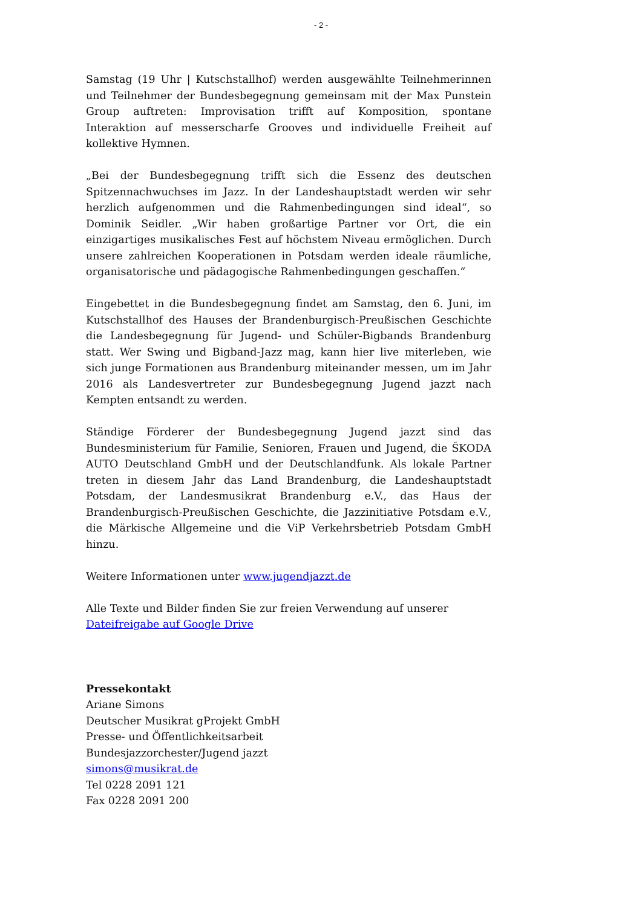- 2 -
Samstag (19 Uhr | Kutschstallhof) werden ausgewählte Teilnehmerinnen und Teilnehmer der Bundesbegegnung gemeinsam mit der Max Punstein Group auftreten: Improvisation trifft auf Komposition, spontane Interaktion auf messerscharfe Grooves und individuelle Freiheit auf kollektive Hymnen.
„Bei der Bundesbegegnung trifft sich die Essenz des deutschen Spitzennachwuchses im Jazz. In der Landeshauptstadt werden wir sehr herzlich aufgenommen und die Rahmenbedingungen sind ideal“, so Dominik Seidler. „Wir haben großartige Partner vor Ort, die ein einzigartiges musikalisches Fest auf höchstem Niveau ermöglichen. Durch unsere zahlreichen Kooperationen in Potsdam werden ideale räumliche, organisatorische und pädagogische Rahmenbedingungen geschaffen.“
Eingebettet in die Bundesbegegnung findet am Samstag, den 6. Juni, im Kutschstallhof des Hauses der Brandenburgisch-Preußischen Geschichte die Landesbegegnung für Jugend- und Schüler-Bigbands Brandenburg statt. Wer Swing und Bigband-Jazz mag, kann hier live miterleben, wie sich junge Formationen aus Brandenburg miteinander messen, um im Jahr 2016 als Landesvertreter zur Bundesbegegnung Jugend jazzt nach Kempten entsandt zu werden.
Ständige Förderer der Bundesbegegnung Jugend jazzt sind das Bundesministerium für Familie, Senioren, Frauen und Jugend, die ŠKODA AUTO Deutschland GmbH und der Deutschlandfunk. Als lokale Partner treten in diesem Jahr das Land Brandenburg, die Landeshauptstadt Potsdam, der Landesmusikrat Brandenburg e.V., das Haus der Brandenburgisch-Preußischen Geschichte, die Jazzinitiative Potsdam e.V., die Märkische Allgemeine und die ViP Verkehrsbetrieb Potsdam GmbH hinzu.
Weitere Informationen unter www.jugendjazzt.de
Alle Texte und Bilder finden Sie zur freien Verwendung auf unserer
Dateifreigabe auf Google Drive
Pressekontakt
Ariane Simons
Deutscher Musikrat gProjekt GmbH
Presse- und Öffentlichkeitsarbeit
Bundesjazzorchester/Jugend jazzt
simons@musikrat.de
Tel 0228 2091 121
Fax 0228 2091 200